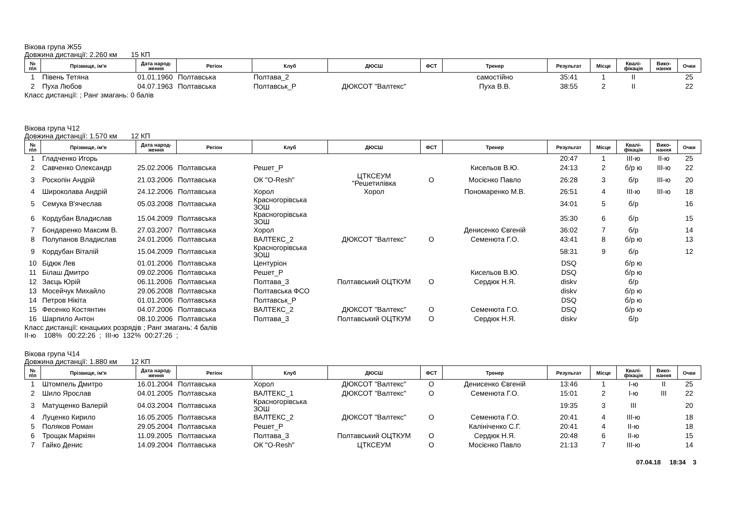Вікова група Ж55
Довжина дистанції: 2.260 км 15 КП
| № п\п | Прізвище, ім'я | Дата народ- ження | Регіон | Клуб | ДЮСШ | ФСТ | Тренер | Результат | Місце | Квалі- фікація | Вико- нання | Очки |
| --- | --- | --- | --- | --- | --- | --- | --- | --- | --- | --- | --- | --- |
| 1 | Півень Тетяна | 01.01.1960 | Полтавська | Полтава_2 | | | самостійно | 35:41 | 1 | II | | 25 |
| 2 | Пуха Любов | 04.07.1963 | Полтавська | Полтавськ_Р | ДЮКСОТ "Валтекс" | | Пуха В.В. | 38:55 | 2 | II | | 22 |
Класс дистанції: ; Ранг змагань: 0 балів
Вікова група Ч12
Довжина дистанції: 1.570 км 12 КП
| № п\п | Прізвище, ім'я | Дата народ- ження | Регіон | Клуб | ДЮСШ | ФСТ | Тренер | Результат | Місце | Квалі- фікація | Вико- нання | Очки |
| --- | --- | --- | --- | --- | --- | --- | --- | --- | --- | --- | --- | --- |
| 1 | Гладченко Игорь | | | | | | | 20:47 | 1 | III-ю | II-ю | 25 |
| 2 | Савченко Олександр | 25.02.2006 | Полтавська | Решет_Р | | | Кисельов В.Ю. | 24:13 | 2 | б/р ю | III-ю | 22 |
| 3 | Роскопін Андрій | 21.03.2006 | Полтавська | ОК "O-Resh" | ЦТКСЕУМ "Решетилівка | О | Мосієнко Павло | 26:28 | 3 | б/р | III-ю | 20 |
| 4 | Широколава Андрій | 24.12.2006 | Полтавська | Хорол | Хорол | | Пономаренко М.В. | 26:51 | 4 | III-ю | III-ю | 18 |
| 5 | Семука В'ячеслав | 05.03.2008 | Полтавська | Красногорівська ЗОШ | | | | 34:01 | 5 | б/р | | 16 |
| 6 | Кордубан Владислав | 15.04.2009 | Полтавська | Красногорівська ЗОШ | | | | 35:30 | 6 | б/р | | 15 |
| 7 | Бондаренко Максим В. | 27.03.2007 | Полтавська | Хорол | | | Денисенко Євгеній | 36:02 | 7 | б/р | | 14 |
| 8 | Полупанов Владислав | 24.01.2006 | Полтавська | ВАЛТЕКС_2 | ДЮКСОТ "Валтекс" | О | Семенюта Г.О. | 43:41 | 8 | б/р ю | | 13 |
| 9 | Кордубан Віталій | 15.04.2009 | Полтавська | Красногорівська ЗОШ | | | | 58:31 | 9 | б/р | | 12 |
| 10 | Бідюк Лев | 01.01.2006 | Полтавська | Центуріон | | | | DSQ | | б/р ю | | |
| 11 | Білаш Дмитро | 09.02.2006 | Полтавська | Решет_Р | | | Кисельов В.Ю. | DSQ | | б/р ю | | |
| 12 | Заєць Юрій | 06.11.2006 | Полтавська | Полтава_3 | Полтавський ОЦТКУМ | О | Сердюк Н.Я. | diskv | | б/р | | |
| 13 | Мосейчук Михайло | 29.06.2008 | Полтавська | Полтавська ФСО | | | | diskv | | б/р ю | | |
| 14 | Петров Нікіта | 01.01.2006 | Полтавська | Полтавськ_Р | | | | DSQ | | б/р ю | | |
| 15 | Фесенко Костянтин | 04.07.2006 | Полтавська | ВАЛТЕКС_2 | ДЮКСОТ "Валтекс" | О | Семенюта Г.О. | DSQ | | б/р ю | | |
| 16 | Шарпило Антон | 08.10.2006 | Полтавська | Полтава_3 | Полтавський ОЦТКУМ | О | Сердюк Н.Я. | diskv | | б/р | | |
Класс дистанції: юнацьких розрядів ; Ранг змагань: 4 балів
II-ю 108% 00:22:26 ; III-ю 132% 00:27:26 ;
Вікова група Ч14
Довжина дистанції: 1.880 км 12 КП
| № п\п | Прізвище, ім'я | Дата народ- ження | Регіон | Клуб | ДЮСШ | ФСТ | Тренер | Результат | Місце | Квалі- фікація | Вико- нання | Очки |
| --- | --- | --- | --- | --- | --- | --- | --- | --- | --- | --- | --- | --- |
| 1 | Штомпель Дмитро | 16.01.2004 | Полтавська | Хорол | ДЮКСОТ "Валтекс" | О | Денисенко Євгеній | 13:46 | 1 | I-ю | II | 25 |
| 2 | Шило Ярослав | 04.01.2005 | Полтавська | ВАЛТЕКС_1 | ДЮКСОТ "Валтекс" | О | Семенюта Г.О. | 15:01 | 2 | I-ю | III | 22 |
| 3 | Матущенко Валерій | 04.03.2004 | Полтавська | Красногорівська ЗОШ | | | | 19:35 | 3 | III | | 20 |
| 4 | Луценко Кирило | 16.05.2005 | Полтавська | ВАЛТЕКС_2 | ДЮКСОТ "Валтекс" | О | Семенюта Г.О. | 20:41 | 4 | III-ю | | 18 |
| 5 | Поляков Роман | 29.05.2004 | Полтавська | Решет_Р | | | Калініченко С.Г. | 20:41 | 4 | II-ю | | 18 |
| 6 | Трощак Маркіян | 11.09.2005 | Полтавська | Полтава_3 | Полтавський ОЦТКУМ | О | Сердюк Н.Я. | 20:48 | 6 | II-ю | | 15 |
| 7 | Гайко Денис | 14.09.2004 | Полтавська | ОК "O-Resh" | ЦТКСЕУМ | О | Мосієнко Павло | 21:13 | 7 | III-ю | | 14 |
07.04.18 18:34 3